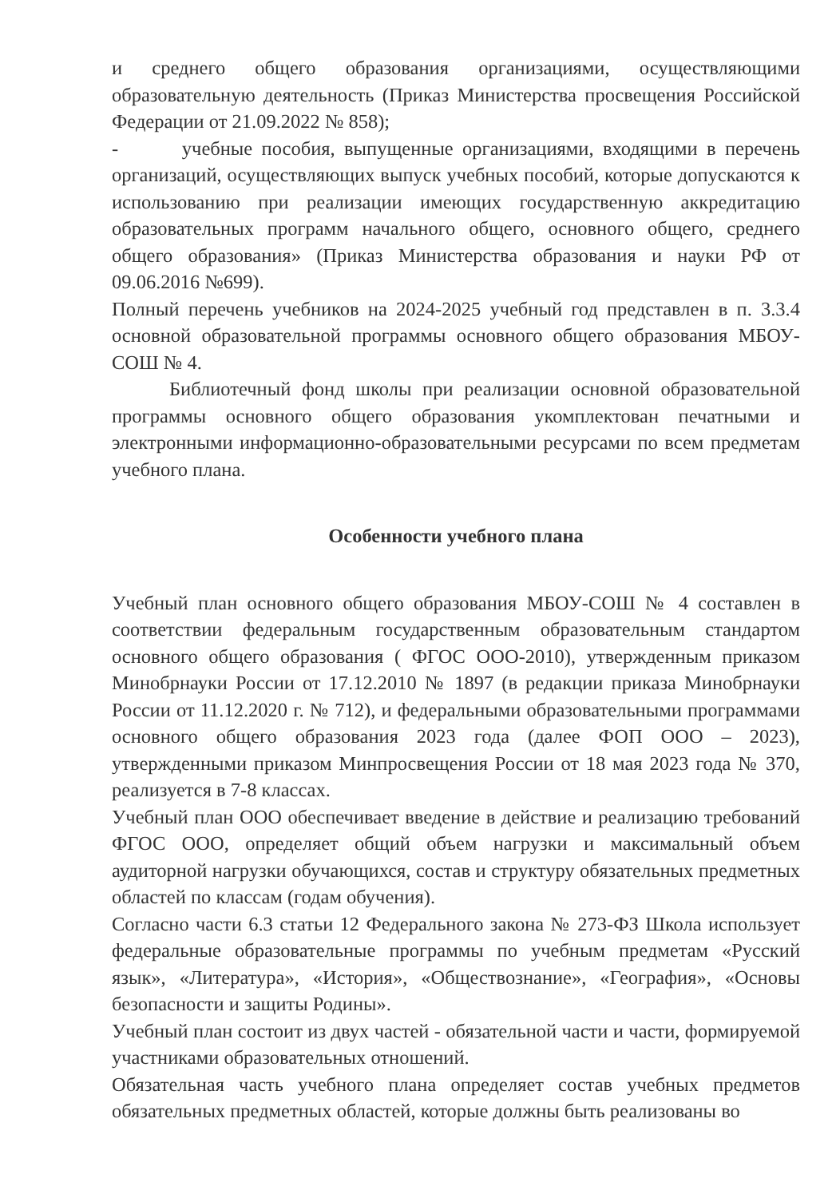и среднего общего образования организациями, осуществляющими образовательную деятельность (Приказ Министерства просвещения Российской Федерации от 21.09.2022 № 858);
- учебные пособия, выпущенные организациями, входящими в перечень организаций, осуществляющих выпуск учебных пособий, которые допускаются к использованию при реализации имеющих государственную аккредитацию образовательных программ начального общего, основного общего, среднего общего образования» (Приказ Министерства образования и науки РФ от 09.06.2016 №699).
Полный перечень учебников на 2024-2025 учебный год представлен в п. 3.3.4 основной образовательной программы основного общего образования МБОУ-СОШ № 4.
Библиотечный фонд школы при реализации основной образовательной программы основного общего образования укомплектован печатными и электронными информационно-образовательными ресурсами по всем предметам учебного плана.
Особенности учебного плана
Учебный план основного общего образования МБОУ-СОШ № 4 составлен в соответствии федеральным государственным образовательным стандартом основного общего образования ( ФГОС ООО-2010), утвержденным приказом Минобрнауки России от 17.12.2010 № 1897 (в редакции приказа Минобрнауки России от 11.12.2020 г. № 712), и федеральными образовательными программами основного общего образования 2023 года (далее ФОП ООО – 2023), утвержденными приказом Минпросвещения России от 18 мая 2023 года № 370, реализуется в 7-8 классах.
Учебный план ООО обеспечивает введение в действие и реализацию требований ФГОС ООО, определяет общий объем нагрузки и максимальный объем аудиторной нагрузки обучающихся, состав и структуру обязательных предметных областей по классам (годам обучения).
Согласно части 6.3 статьи 12 Федерального закона № 273-ФЗ Школа использует федеральные образовательные программы по учебным предметам «Русский язык», «Литература», «История», «Обществознание», «География», «Основы безопасности и защиты Родины».
Учебный план состоит из двух частей - обязательной части и части, формируемой участниками образовательных отношений.
Обязательная часть учебного плана определяет состав учебных предметов обязательных предметных областей, которые должны быть реализованы во